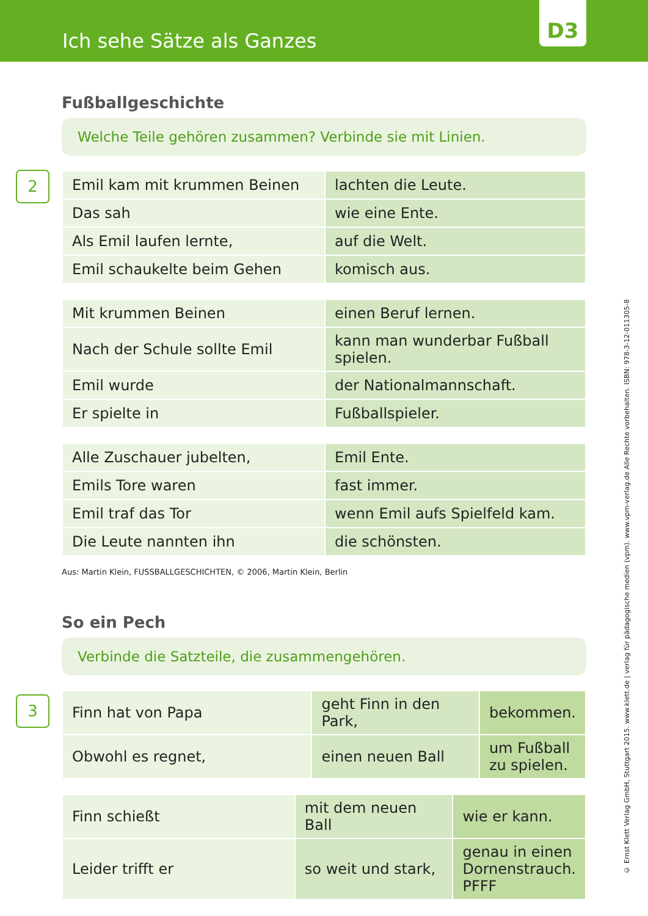Ich sehe Sätze als Ganzes
D3
Fußballgeschichte
Welche Teile gehören zusammen? Verbinde sie mit Linien.
2
| Emil kam mit krummen Beinen | lachten die Leute. |
| Das sah | wie eine Ente. |
| Als Emil laufen lernte, | auf die Welt. |
| Emil schaukelte beim Gehen | komisch aus. |
| Mit krummen Beinen | einen Beruf lernen. |
| Nach der Schule sollte Emil | kann man wunderbar Fußball spielen. |
| Emil wurde | der Nationalmannschaft. |
| Er spielte in | Fußballspieler. |
| Alle Zuschauer jubelten, | Emil Ente. |
| Emils Tore waren | fast immer. |
| Emil traf das Tor | wenn Emil aufs Spielfeld kam. |
| Die Leute nannten ihn | die schönsten. |
Aus: Martin Klein, FUSSBALLGESCHICHTEN, © 2006, Martin Klein, Berlin
So ein Pech
Verbinde die Satzteile, die zusammengehören.
3
| Finn hat von Papa | geht Finn in den Park, | bekommen. |
| Obwohl es regnet, | einen neuen Ball | um Fußball zu spielen. |
| Finn schießt | mit dem neuen Ball | wie er kann. |
| Leider trifft er | so weit und stark, | genau in einen Dornenstrauch. PFFF |
© Ernst Klett Verlag GmbH, Stuttgart 2015. www.klett.de | verlag für pädagogische medien (vpm). www.vpm-verlag.de Alle Rechte vorbehalten. ISBN: 978-3-12-011305-8